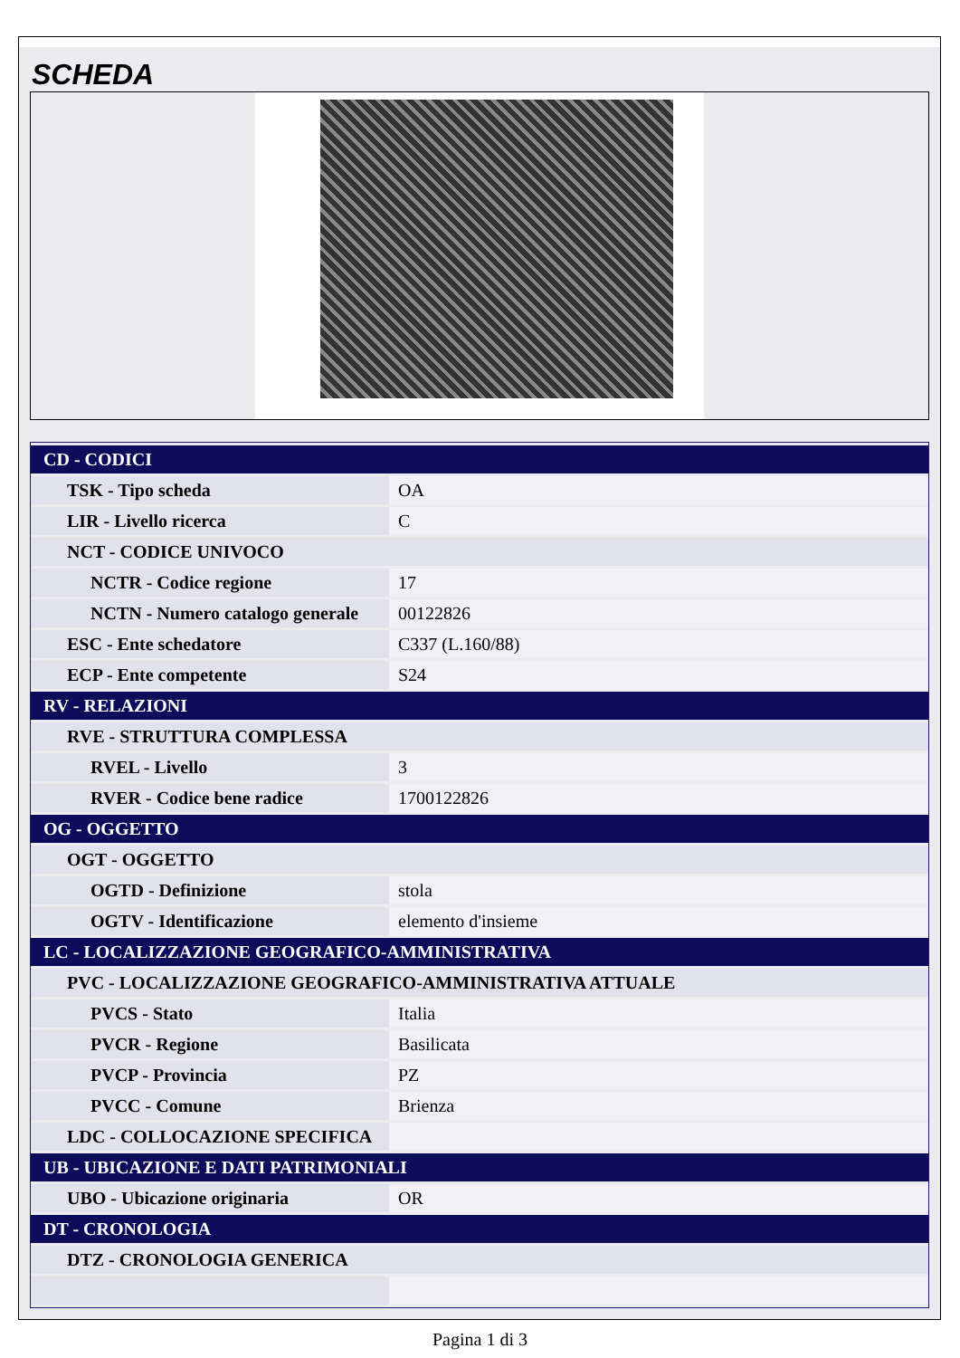SCHEDA
| CD - CODICI | |
| TSK - Tipo scheda | OA |
| LIR - Livello ricerca | C |
| NCT - CODICE UNIVOCO | |
| NCTR - Codice regione | 17 |
| NCTN - Numero catalogo generale | 00122826 |
| ESC - Ente schedatore | C337 (L.160/88) |
| ECP - Ente competente | S24 |
| RV - RELAZIONI | |
| RVE - STRUTTURA COMPLESSA | |
| RVEL - Livello | 3 |
| RVER - Codice bene radice | 1700122826 |
| OG - OGGETTO | |
| OGT - OGGETTO | |
| OGTD - Definizione | stola |
| OGTV - Identificazione | elemento d'insieme |
| LC - LOCALIZZAZIONE GEOGRAFICO-AMMINISTRATIVA | |
| PVC - LOCALIZZAZIONE GEOGRAFICO-AMMINISTRATIVA ATTUALE | |
| PVCS - Stato | Italia |
| PVCR - Regione | Basilicata |
| PVCP - Provincia | PZ |
| PVCC - Comune | Brienza |
| LDC - COLLOCAZIONE SPECIFICA | |
| UB - UBICAZIONE E DATI PATRIMONIALI | |
| UBO - Ubicazione originaria | OR |
| DT - CRONOLOGIA | |
| DTZ - CRONOLOGIA GENERICA | |
Pagina 1 di 3